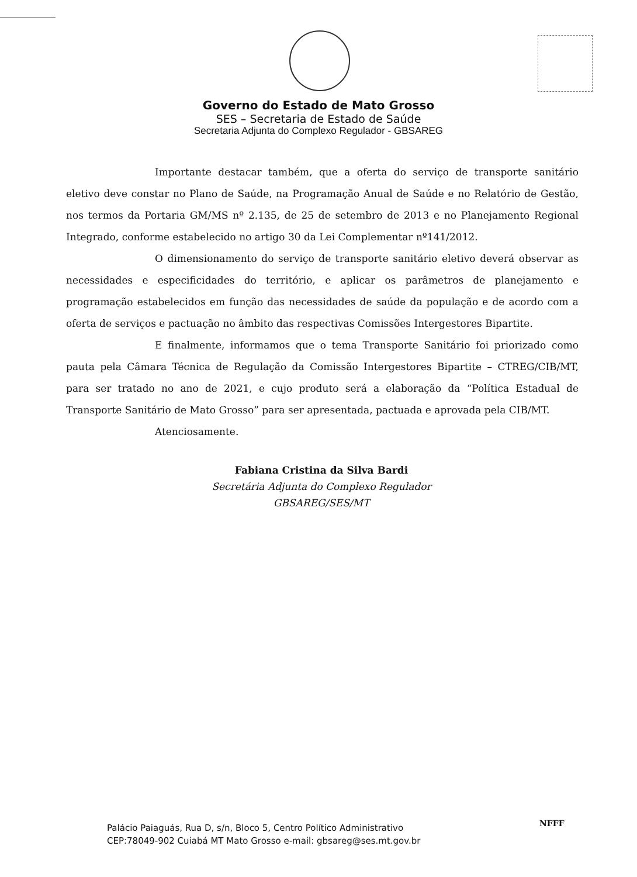Governo do Estado de Mato Grosso
SES – Secretaria de Estado de Saúde
Secretaria Adjunta do Complexo Regulador - GBSAREG
Importante destacar também, que a oferta do serviço de transporte sanitário eletivo deve constar no Plano de Saúde, na Programação Anual de Saúde e no Relatório de Gestão, nos termos da Portaria GM/MS nº 2.135, de 25 de setembro de 2013 e no Planejamento Regional Integrado, conforme estabelecido no artigo 30 da Lei Complementar nº141/2012.
O dimensionamento do serviço de transporte sanitário eletivo deverá observar as necessidades e especificidades do território, e aplicar os parâmetros de planejamento e programação estabelecidos em função das necessidades de saúde da população e de acordo com a oferta de serviços e pactuação no âmbito das respectivas Comissões Intergestores Bipartite.
E finalmente, informamos que o tema Transporte Sanitário foi priorizado como pauta pela Câmara Técnica de Regulação da Comissão Intergestores Bipartite – CTREG/CIB/MT, para ser tratado no ano de 2021, e cujo produto será a elaboração da “Política Estadual de Transporte Sanitário de Mato Grosso” para ser apresentada, pactuada e aprovada pela CIB/MT.
Atenciosamente.
Fabiana Cristina da Silva Bardi
Secretária Adjunta do Complexo Regulador
GBSAREG/SES/MT
NFFF
Palácio Paiaguás, Rua D, s/n, Bloco 5, Centro Político Administrativo
CEP:78049-902 Cuiabá MT Mato Grosso e-mail: gbsareg@ses.mt.gov.br